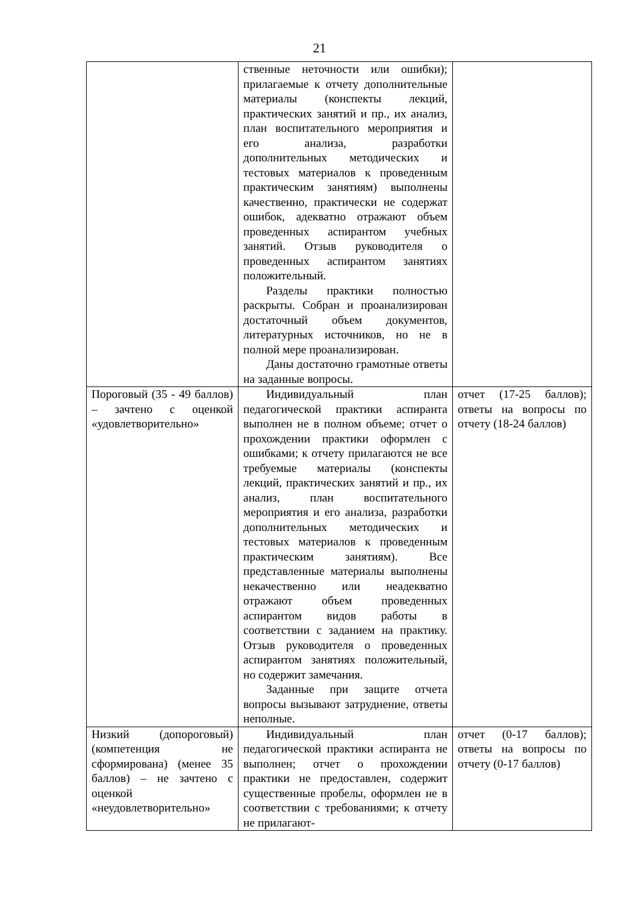21
| | ственные неточности или ошибки); прилагаемые к отчету дополнительные материалы (конспекты лекций, практических занятий и пр., их анализ, план воспитательного мероприятия и его анализа, разработки дополнительных методических и тестовых материалов к проведенным практическим занятиям) выполнены качественно, практически не содержат ошибок, адекватно отражают объем проведенных аспирантом учебных занятий. Отзыв руководителя о проведенных аспирантом занятиях положительный. Разделы практики полностью раскрыты. Собран и проанализирован достаточный объем документов, литературных источников, но не в полной мере проанализирован. Даны достаточно грамотные ответы на заданные вопросы. | |
| Пороговый (35 - 49 баллов) – зачтено с оценкой «удовлетворительно» | Индивидуальный план педагогической практики аспиранта выполнен не в полном объеме; отчет о прохождении практики оформлен с ошибками; к отчету прилагаются не все требуемые материалы (конспекты лекций, практических занятий и пр., их анализ, план воспитательного мероприятия и его анализа, разработки дополнительных методических и тестовых материалов к проведенным практическим занятиям). Все представленные материалы выполнены некачественно или неадекватно отражают объем проведенных аспирантом видов работы в соответствии с заданием на практику. Отзыв руководителя о проведенных аспирантом занятиях положительный, но содержит замечания. Заданные при защите отчета вопросы вызывают затруднение, ответы неполные. | отчет (17-25 баллов); ответы на вопросы по отчету (18-24 баллов) |
| Низкий (допороговый) (компетенция не сформирована) (менее 35 баллов) – не зачтено с оценкой «неудовлетворительно» | Индивидуальный план педагогической практики аспиранта не выполнен; отчет о прохождении практики не предоставлен, содержит существенные пробелы, оформлен не в соответствии с требованиями; к отчету не прилагают- | отчет (0-17 баллов); ответы на вопросы по отчету (0-17 баллов) |